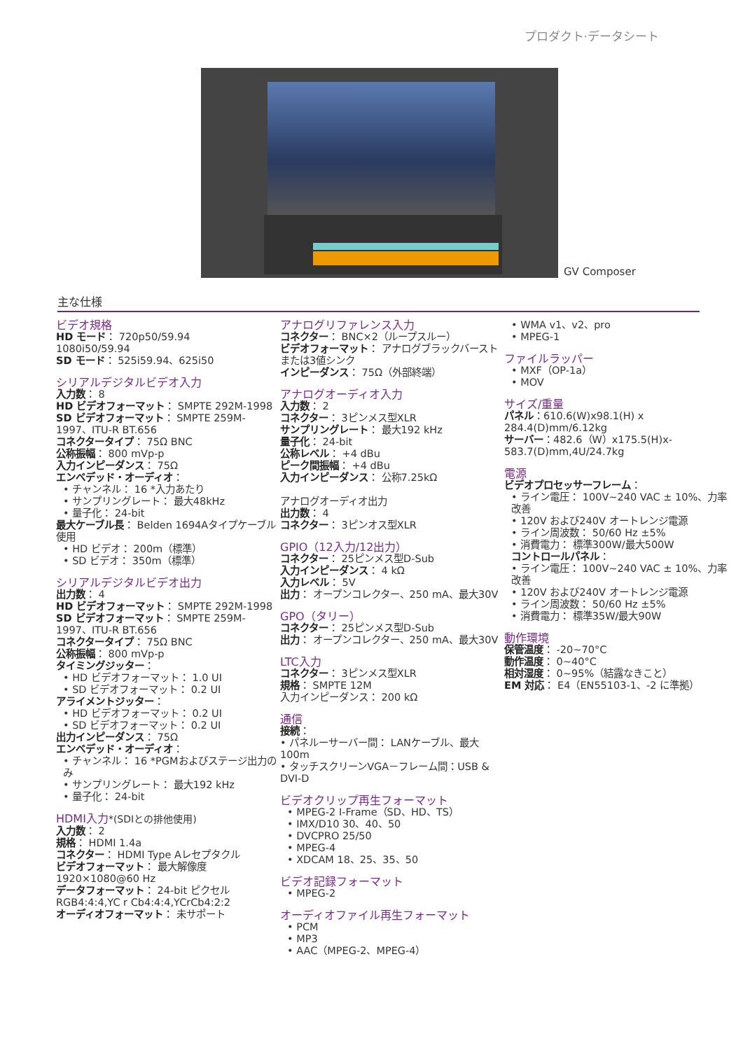プロダクト·データシート
GV Composer
主な仕様
ビデオ規格
HD モード： 720p50/59.94
1080i50/59.94
SD モード： 525i59.94、625i50
シリアルデジタルビデオ入力
入力数： 8
HD ビデオフォーマット： SMPTE 292M-1998
SD ビデオフォーマット： SMPTE 259M-1997、ITU-R BT.656
コネクタータイプ： 75Ω BNC
公称振幅： 800 mVp-p
入力インピーダンス： 75Ω
エンベデッド・オーディオ：
• チャンネル： 16 *入力あたり
• サンプリングレート： 最大48kHz
• 量子化： 24-bit
最大ケーブル長： Belden 1694Aタイプケーブル使用
• HD ビデオ： 200m（標準）
• SD ビデオ： 350m（標準）
シリアルデジタルビデオ出力
出力数： 4
HD ビデオフォーマット： SMPTE 292M-1998
SD ビデオフォーマット： SMPTE 259M-1997、ITU-R BT.656
コネクタータイプ： 75Ω BNC
公称振幅： 800 mVp-p
タイミングジッター：
• HD ビデオフォーマット： 1.0 UI
• SD ビデオフォーマット： 0.2 UI
アライメントジッター：
• HD ビデオフォーマット： 0.2 UI
• SD ビデオフォーマット： 0.2 UI
出力インピーダンス： 75Ω
エンベデッド・オーディオ：
• チャンネル： 16 *PGMおよびステージ出力のみ
• サンプリングレート： 最大192 kHz
• 量子化： 24-bit
HDMI入力*(SDIとの排他使用)
入力数： 2
規格： HDMI 1.4a
コネクター： HDMI Type Aレセプタクル
ビデオフォーマット： 最大解像度1920×1080@60 Hz
データフォーマット： 24-bit ピクセル RGB4:4:4,YC r Cb4:4:4,YCrCb4:2:2
オーディオフォーマット： 未サポート
アナログリファレンス入力
コネクター： BNC×2（ループスルー）
ビデオフォーマット： アナログブラックバーストまたは3値シンク
インピーダンス： 75Ω（外部終端）
アナログオーディオ入力
入力数： 2
コネクター： 3ピンメス型XLR
サンプリングレート： 最大192 kHz
量子化： 24-bit
公称レベル： +4 dBu
ピーク間振幅： +4 dBu
入力インピーダンス： 公称7.25kΩ
アナログオーディオ出力
出力数： 4
コネクター： 3ピンオス型XLR
GPIO（12入力/12出力）
コネクター： 25ピンメス型D-Sub
入力インピーダンス： 4 kΩ
入力レベル： 5V
出力： オープンコレクター、250 mA、最大30V
GPO（タリー）
コネクター： 25ピンメス型D-Sub
出力： オープンコレクター、250 mA、最大30V
LTC入力
コネクター： 3ピンメス型XLR
規格： SMPTE 12M
入力インピーダンス： 200 kΩ
通信
接続：
• パネルーサーバー間： LANケーブル、最大100m
• タッチスクリーンVGA－フレーム間：USB & DVI-D
ビデオクリップ再生フォーマット
• MPEG-2 I-Frame（SD、HD、TS）
• IMX/D10 30、40、50
• DVCPRO 25/50
• MPEG-4
• XDCAM 18、25、35、50
ビデオ記録フォーマット
• MPEG-2
オーディオファイル再生フォーマット
• PCM
• MP3
• AAC（MPEG-2、MPEG-4）
• WMA v1、v2、pro
• MPEG-1
ファイルラッパー
• MXF（OP-1a）
• MOV
サイズ/重量
パネル：610.6(W)x98.1(H) x 284.4(D)mm/6.12kg
サーバー：482.6（W）x175.5(H)x-583.7(D)mm,4U/24.7kg
電源
ビデオプロセッサーフレーム：
• ライン電圧： 100V~240 VAC ± 10%、力率改善
• 120V および240V オートレンジ電源
• ライン周波数： 50/60 Hz ±5%
• 消費電力： 標準300W/最大500W
コントロールパネル：
• ライン電圧： 100V~240 VAC ± 10%、力率改善
• 120V および240V オートレンジ電源
• ライン周波数： 50/60 Hz ±5%
• 消費電力： 標準35W/最大90W
動作環境
保管温度： -20~70°C
動作温度： 0~40°C
相対湿度： 0~95%（結露なきこと）
EM 対応： E4（EN55103-1、-2 に準拠）